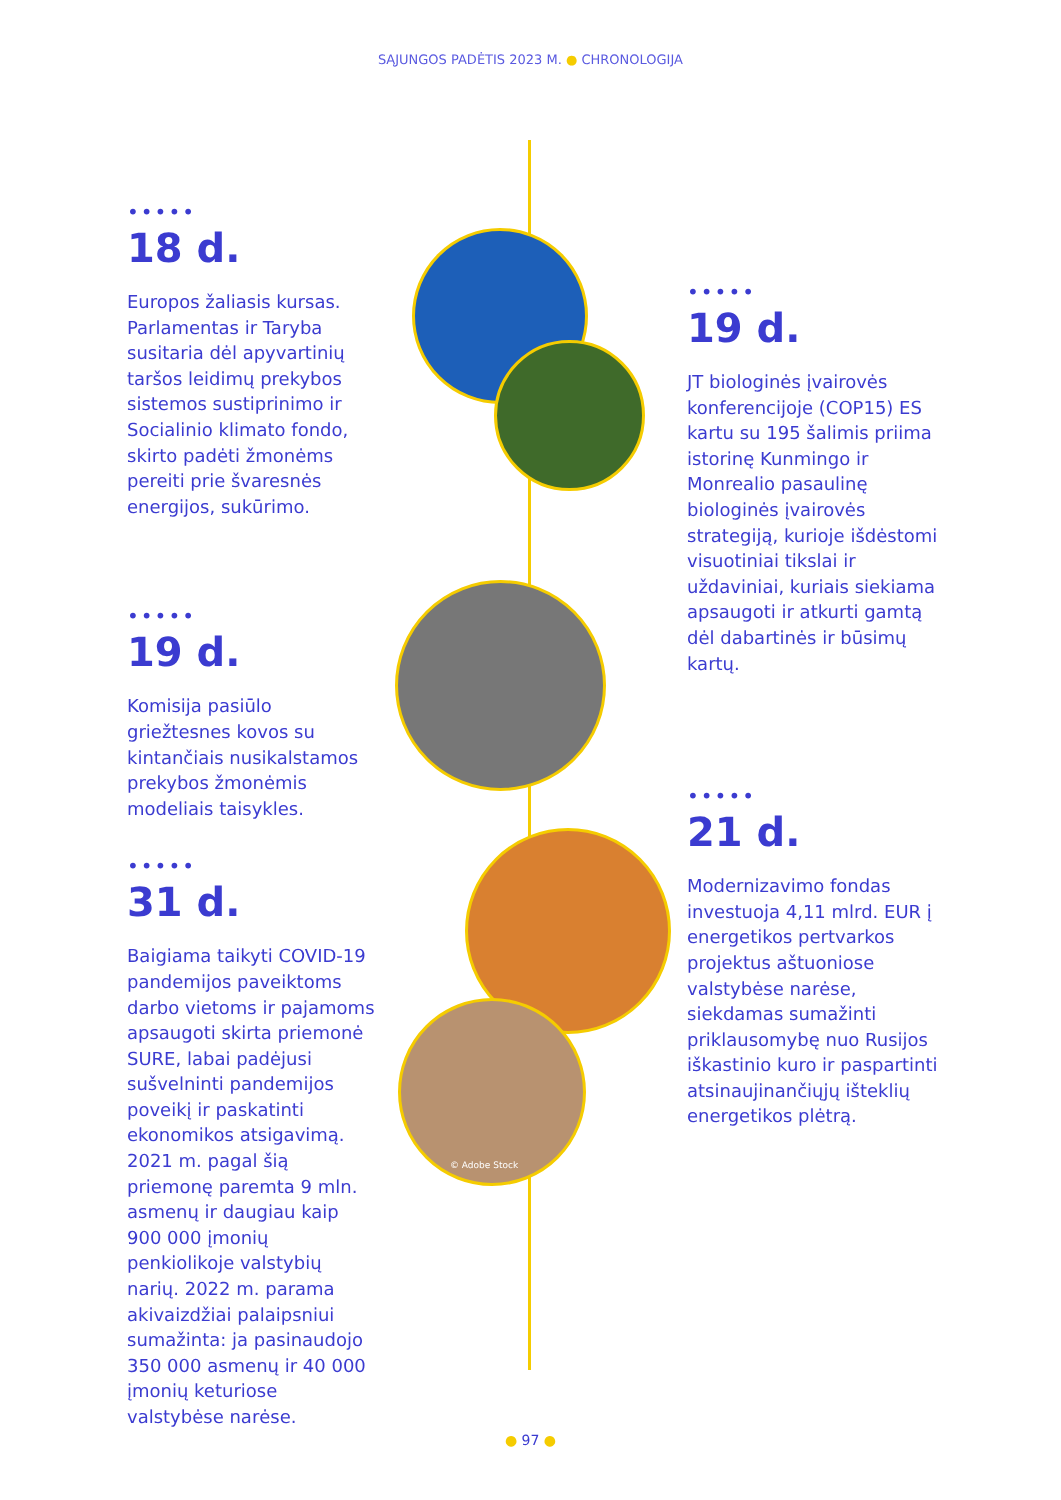SĄJUNGOS PADĖTIS 2023 M. ● CHRONOLOGIJA
•••••
18 d.
Europos žaliasis kursas. Parlamentas ir Taryba susitaria dėl apyvartinių taršos leidimų prekybos sistemos sustiprinimo ir Socialinio klimato fondo, skirto padėti žmonėms pereiti prie švaresnės energijos, sukūrimo.
•••••
19 d.
Komisija pasiūlo griežtesnes kovos su kintančiais nusikalstamos prekybos žmonėmis modeliais taisykles.
•••••
31 d.
Baigiama taikyti COVID-19 pandemijos paveiktoms darbo vietoms ir pajamoms apsaugoti skirta priemonė SURE, labai padėjusi sušvelninti pandemijos poveikį ir paskatinti ekonomikos atsigavimą. 2021 m. pagal šią priemonę paremta 9 mln. asmenų ir daugiau kaip 900 000 įmonių penkiolikoje valstybių narių. 2022 m. parama akivaizdžiai palaipsniui sumažinta: ja pasinaudojo 350 000 asmenų ir 40 000 įmonių keturiose valstybėse narėse.
•••••
19 d.
JT biologinės įvairovės konferencijoje (COP15) ES kartu su 195 šalimis priima istorinę Kunmingo ir Monrealio pasaulinę biologinės įvairovės strategiją, kurioje išdėstomi visuotiniai tikslai ir uždaviniai, kuriais siekiama apsaugoti ir atkurti gamtą dėl dabartinės ir būsimų kartų.
•••••
21 d.
Modernizavimo fondas investuoja 4,11 mlrd. EUR į energetikos pertvarkos projektus aštuoniose valstybėse narėse, siekdamas sumažinti priklausomybę nuo Rusijos iškastinio kuro ir paspartinti atsinaujinančiųjų išteklių energetikos plėtrą.
© Adobe Stock
● 97 ●